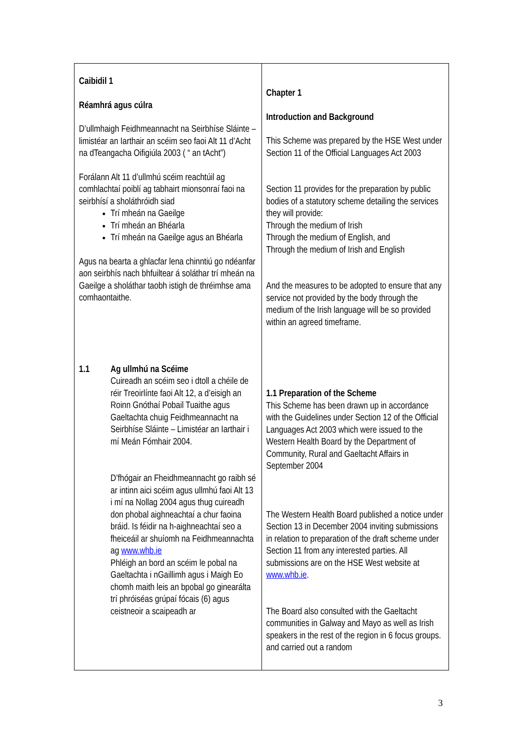| Caibidil 1 Réamhrá agus cúlra D’ullmhaigh Feidhmeannacht na Seirbhíse Sláinte – limistéar an Iarthair an scéim seo faoi Alt 11 d’Acht na dTeangacha Oifigiúla 2003 ( “ an tAcht”) Forálann Alt 11 d’ullmhú scéim reachtúil ag comhlachtaí poiblí ag tabhairt mionsonraí faoi na seirbhísí a sholáthróidh siad Trí mheán na Gaeilge Trí mheán an Bhéarla Trí mheán na Gaeilge agus an Bhéarla Agus na bearta a ghlacfar lena chinntiú go ndéanfar aon seirbhís nach bhfuiltear á soláthar trí mheán na Gaeilge a sholáthar taobh istigh de thréimhse ama comhaontaithe. 1.1 Ag ullmhú na Scéime Cuireadh an scéim seo i dtoll a chéile de réir Treoirlínte faoi Alt 12, a d’eisigh an Roinn Gnóthaí Pobail Tuaithe agus Gaeltachta chuig Feidhmeannacht na Seirbhíse Sláinte – Limistéar an Iarthair i mí Meán Fómhair 2004. D’fhógair an Fheidhmeannacht go raibh sé ar intinn aici scéim agus ullmhú faoi Alt 13 i mí na Nollag 2004 agus thug cuireadh don phobal aighneachtaí a chur faoina bráid. Is féidir na h-aighneachtaí seo a fheiceáil ar shuíomh na Feidhmeannachta ag www.whb.ie Phléigh an bord an scéim le pobal na Gaeltachta i nGaillimh agus i Maigh Eo chomh maith leis an bpobal go ginearálta trí phróiséas grúpaí fócais (6) agus ceistneoir a scaipeadh ar | Chapter 1 Introduction and Background This Scheme was prepared by the HSE West under Section 11 of the Official Languages Act 2003 Section 11 provides for the preparation by public bodies of a statutory scheme detailing the services they will provide: Through the medium of Irish Through the medium of English, and Through the medium of Irish and English And the measures to be adopted to ensure that any service not provided by the body through the medium of the Irish language will be so provided within an agreed timeframe. 1.1 Preparation of the Scheme This Scheme has been drawn up in accordance with the Guidelines under Section 12 of the Official Languages Act 2003 which were issued to the Western Health Board by the Department of Community, Rural and Gaeltacht Affairs in September 2004 The Western Health Board published a notice under Section 13 in December 2004 inviting submissions in relation to preparation of the draft scheme under Section 11 from any interested parties. All submissions are on the HSE West website at www.whb.ie . The Board also consulted with the Gaeltacht communities in Galway and Mayo as well as Irish speakers in the rest of the region in 6 focus groups. and carried out a random |
3